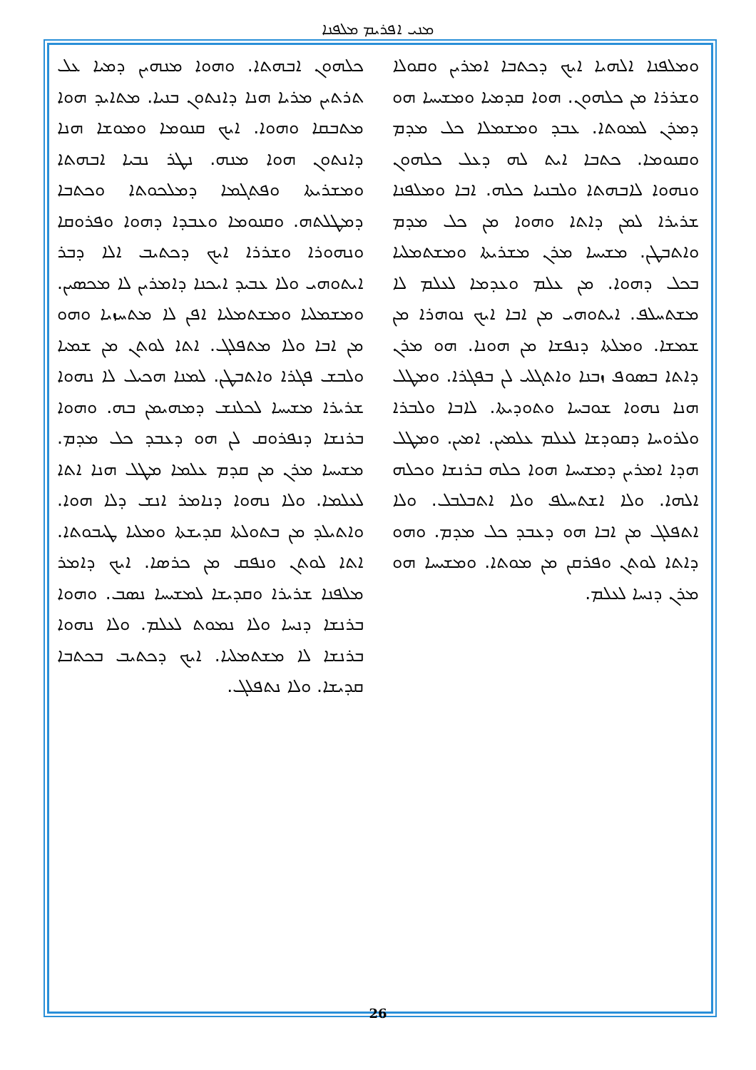ܡܢܝ ܐܦܪܝܡ ܡܠܦܢܐ
ܟܠܗܘܢ ܐܒܗܬܐ. ܘܗܘܐ ܡܢܗܝܢ ܕܡܝܐ ܥܠ ܬܪܬܝܢ ܡܪܝܐ ܗܢܐ ܕܐܢܬܘܢ ܒܢܝܐ. ܡܬܐܝܕ ܗܘܐ ܡܬܒܩܐ ܘܗܘܐ. ܐܝܟ ܩܢܘܡܐ ܘܡܘܫܐ ܗܢܐ ܕܐܢܬܘܢ ܗܘܐ ܡܢܗ. ܢܛܪ ܢܒܝܐ ܐܒܗܬܐ ܘܡܫܪܝܬܐ ܘܦܬܓܡܐ ܕܡܠܟܘܬܐ ܘܟܬܒܐ ܕܡܛܠܬܗ. ܘܩܢܘܡܐ ܘܥܒܕܐ ܕܗܘܐ ܘܦܪܘܩܐ ܘܢܗܘܪܐ ܘܫܪܪܐ ܐܝܟ ܕܟܬܝܒ ܐܠܐ ܕܒܪ ܐܝܬܘܗܝ ܘܠܐ ܥܒܝܕ ܐܝܟܢܐ ܕܐܡܪܝܢ ܠܐ ܡܟܣܝܢ. ܘܡܫܡܠܝܐ ܘܡܫܬܡܠܝܐ ܐܦܢ ܠܐ ܡܬܚܙܝܐ ܘܗܘ ܡܢ ܐܒܐ ܘܠܐ ܡܬܦܠܓ. ܐܬܐ ܠܘܬܢ ܡܢ ܫܡܝܐ ܘܠܒܫ ܦܓܪܐ ܘܐܬܒܛܢ. ܠܡܢܐ ܗܟܝܠ ܠܐ ܢܗܘܐ ܫܪܝܪܐ ܡܫܝܚܐ ܠܟܠܢܫ ܕܡܗܝܡܢ ܒܗ. ܘܗܘܐ ܒܪܢܫܐ ܕܢܦܪܘܩ ܠܢ ܗܘ ܕܥܒܕ ܟܠ ܡܕܡ. ܡܫܝܚܐ ܡܪܢ ܡܢ ܩܕܡ ܥܠܡܐ ܡܛܠ ܗܢܐ ܐܬܐ ܠܥܠܡܐ. ܘܠܐ ܢܗܘܐ ܕܢܐܡܪ ܐܢܫ ܕܠܐ ܗܘܐ. ܘܐܬܝܠܕ ܡܢ ܒܬܘܠܬܐ ܩܕܝܫܬܐ ܘܡܠܝܐ ܛܝܒܘܬܐ. ܐܬܐ ܠܘܬܢ ܘܢܦܩ ܡܢ ܟܪܣܐ. ܐܝܟ ܕܐܡܪ ܡܠܦܢܐ ܫܪܝܪܐ ܘܩܕܝܫܐ ܠܡܫܝܚܐ ܢܣܒ. ܘܗܘܐ ܒܪܢܫܐ ܕܢܚܐ ܘܠܐ ܢܡܘܬ ܠܥܠܡ. ܘܠܐ ܢܗܘܐ ܒܪܢܫܐ ܠܐ ܡܫܬܡܠܝܐ. ܐܝܟ ܕܟܬܝܒ ܒܟܬܒܐ ܩܕܝܫܐ. ܘܠܐ ܢܬܦܠܓ.
ܘܡܠܦܢܐ ܐܠܗܝܐ ܐܝܟ ܕܟܬܒܐ ܐܡܪܝܢ ܘܩܘܠܐ ܘܫܪܪܐ ܡܢ ܟܠܗܘܢ. ܗܘܐ ܩܕܡܝܐ ܘܡܫܝܚܐ ܗܘ ܕܡܪܢ ܠܡܘܬܐ. ܥܒܕ ܘܡܫܡܠܐ ܟܠ ܡܕܡ ܘܩܢܘܡܐ. ܟܬܒܐ ܐܝܬ ܠܗ ܕܥܠ ܟܠܗܘܢ ܘܢܗܘܐ ܠܐܒܗܬܐ ܘܠܒܢܝܐ ܟܠܗ. ܐܒܐ ܘܡܠܦܢܐ ܫܪܝܪܐ ܠܡܢ ܕܐܬܐ ܘܗܘܐ ܡܢ ܟܠ ܡܕܡ ܘܐܬܒܛܢ. ܡܫܝܚܐ ܡܪܢ ܡܫܪܝܬܐ ܘܡܫܬܡܠܝܐ ܒܟܠ ܕܗܘܐ. ܡܢ ܥܠܡ ܘܥܕܡܐ ܠܥܠܡ ܠܐ ܡܫܬܚܠܦ. ܐܝܬܘܗܝ ܡܢ ܐܒܐ ܐܝܟ ܢܘܗܪܐ ܡܢ ܫܡܫܐ. ܘܡܠܬܐ ܕܢܦܫܐ ܡܢ ܗܘܢܐ. ܗܘ ܡܪܢ ܕܐܬܐ ܒܣܘܦ ܙܒܢܐ ܘܐܬܓܠܝ ܠܢ ܒܦܓܪܐ. ܘܡܛܠ ܗܢܐ ܢܗܘܐ ܫܘܒܚܐ ܘܬܘܕܝܬܐ. ܠܐܒܐ ܘܠܒܪܐ ܘܠܪܘܚܐ ܕܩܘܕܫܐ ܠܥܠܡ ܥܠܡܝܢ. ܐܡܝܢ. ܘܡܛܠ ܗܕܐ ܐܡܪܝܢ ܕܡܫܝܚܐ ܗܘܐ ܟܠܗ ܒܪܢܫܐ ܘܟܠܗ ܐܠܗܐ. ܘܠܐ ܐܫܬܚܠܦ ܘܠܐ ܐܬܒܠܒܠ. ܘܠܐ ܐܬܦܠܓ ܡܢ ܐܒܐ ܗܘ ܕܥܒܕ ܟܠ ܡܕܡ. ܘܗܘ ܕܐܬܐ ܠܘܬܢ ܘܦܪܩܢ ܡܢ ܡܘܬܐ. ܘܡܫܝܚܐ ܗܘ ܡܪܢ ܕܢܚܐ ܠܥܠܡ.
26